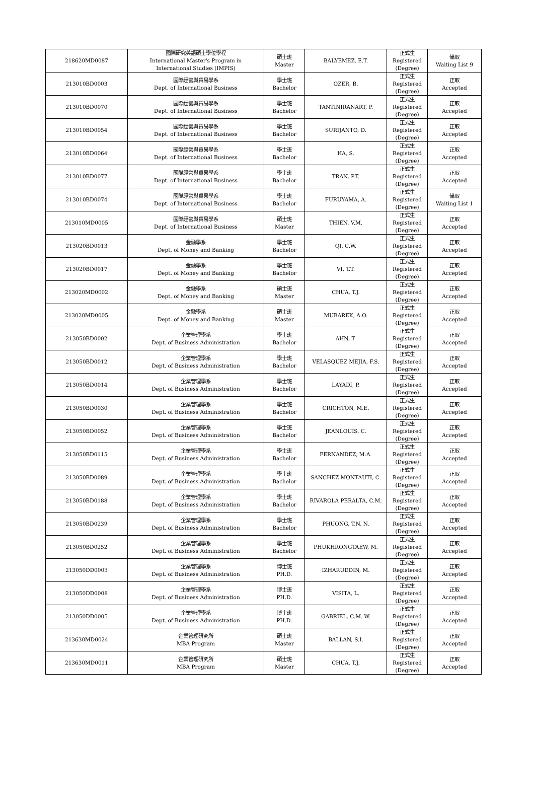| 218620MD0087 | 國際研究英語碩士學位學程 International Master's Program in International Studies (IMPIS) | 碩士班 Master | BALYEMEZ, E.T. | 正式生 Registered (Degree) | 備取 Waiting List 9 |
| 213010BD0003 | 國際經營與貿易學系 Dept. of International Business | 學士班 Bachelor | OZER, B. | 正式生 Registered (Degree) | 正取 Accepted |
| 213010BD0070 | 國際經營與貿易學系 Dept. of International Business | 學士班 Bachelor | TANTINIRANART, P. | 正式生 Registered (Degree) | 正取 Accepted |
| 213010BD0054 | 國際經營與貿易學系 Dept. of International Business | 學士班 Bachelor | SURIJANTO, D. | 正式生 Registered (Degree) | 正取 Accepted |
| 213010BD0064 | 國際經營與貿易學系 Dept. of International Business | 學士班 Bachelor | HA, S. | 正式生 Registered (Degree) | 正取 Accepted |
| 213010BD0077 | 國際經營與貿易學系 Dept. of International Business | 學士班 Bachelor | TRAN, P.T. | 正式生 Registered (Degree) | 正取 Accepted |
| 213010BD0074 | 國際經營與貿易學系 Dept. of International Business | 學士班 Bachelor | FURUYAMA, A. | 正式生 Registered (Degree) | 備取 Waiting List 1 |
| 213010MD0005 | 國際經營與貿易學系 Dept. of International Business | 碩士班 Master | THIEN, V.M. | 正式生 Registered (Degree) | 正取 Accepted |
| 213020BD0013 | 金融學系 Dept. of Money and Banking | 學士班 Bachelor | QI, C.W. | 正式生 Registered (Degree) | 正取 Accepted |
| 213020BD0017 | 金融學系 Dept. of Money and Banking | 學士班 Bachelor | VI, T.T. | 正式生 Registered (Degree) | 正取 Accepted |
| 213020MD0002 | 金融學系 Dept. of Money and Banking | 碩士班 Master | CHUA, T.J. | 正式生 Registered (Degree) | 正取 Accepted |
| 213020MD0005 | 金融學系 Dept. of Money and Banking | 碩士班 Master | MUBAREK, A.O. | 正式生 Registered (Degree) | 正取 Accepted |
| 213050BD0002 | 企業管理學系 Dept. of Business Administration | 學士班 Bachelor | AHN, T. | 正式生 Registered (Degree) | 正取 Accepted |
| 213050BD0012 | 企業管理學系 Dept. of Business Administration | 學士班 Bachelor | VELASQUEZ MEJIA, F.S. | 正式生 Registered (Degree) | 正取 Accepted |
| 213050BD0014 | 企業管理學系 Dept. of Business Administration | 學士班 Bachelor | LAYADI, P. | 正式生 Registered (Degree) | 正取 Accepted |
| 213050BD0030 | 企業管理學系 Dept. of Business Administration | 學士班 Bachelor | CRICHTON, M.E. | 正式生 Registered (Degree) | 正取 Accepted |
| 213050BD0052 | 企業管理學系 Dept. of Business Administration | 學士班 Bachelor | JEANLOUIS, C. | 正式生 Registered (Degree) | 正取 Accepted |
| 213050BD0115 | 企業管理學系 Dept. of Business Administration | 學士班 Bachelor | FERNANDEZ, M.A. | 正式生 Registered (Degree) | 正取 Accepted |
| 213050BD0089 | 企業管理學系 Dept. of Business Administration | 學士班 Bachelor | SANCHEZ MONTAUTI, C. | 正式生 Registered (Degree) | 正取 Accepted |
| 213050BD0188 | 企業管理學系 Dept. of Business Administration | 學士班 Bachelor | RIVAROLA PERALTA, C.M. | 正式生 Registered (Degree) | 正取 Accepted |
| 213050BD0239 | 企業管理學系 Dept. of Business Administration | 學士班 Bachelor | PHUONG, T.N. N. | 正式生 Registered (Degree) | 正取 Accepted |
| 213050BD0252 | 企業管理學系 Dept. of Business Administration | 學士班 Bachelor | PHUKHRONGTAEW, M. | 正式生 Registered (Degree) | 正取 Accepted |
| 213050DD0003 | 企業管理學系 Dept. of Business Administration | 博士班 PH.D. | IZHARUDDIN, M. | 正式生 Registered (Degree) | 正取 Accepted |
| 213050DD0008 | 企業管理學系 Dept. of Business Administration | 博士班 PH.D. | VISITA, L. | 正式生 Registered (Degree) | 正取 Accepted |
| 213050DD0005 | 企業管理學系 Dept. of Business Administration | 博士班 PH.D. | GABRIEL, C.M. W. | 正式生 Registered (Degree) | 正取 Accepted |
| 213630MD0024 | 企業管理研究所 MBA Program | 碩士班 Master | BALLAN, S.I. | 正式生 Registered (Degree) | 正取 Accepted |
| 213630MD0011 | 企業管理研究所 MBA Program | 碩士班 Master | CHUA, T.J. | 正式生 Registered (Degree) | 正取 Accepted |